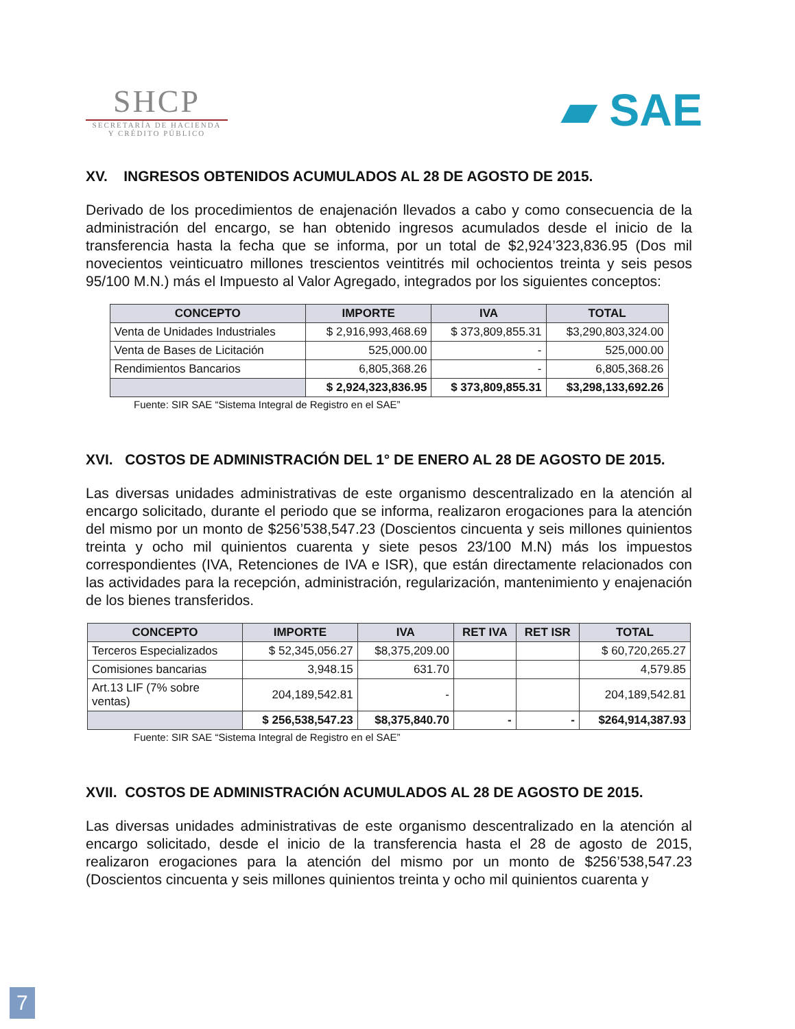SHCP
SECRETARÍA DE HACIENDA
Y CRÉDITO PÚBLICO
▰ SAE
XV. INGRESOS OBTENIDOS ACUMULADOS AL 28 DE AGOSTO DE 2015.
Derivado de los procedimientos de enajenación llevados a cabo y como consecuencia de la administración del encargo, se han obtenido ingresos acumulados desde el inicio de la transferencia hasta la fecha que se informa, por un total de $2,924’323,836.95 (Dos mil novecientos veinticuatro millones trescientos veintitrés mil ochocientos treinta y seis pesos 95/100 M.N.) más el Impuesto al Valor Agregado, integrados por los siguientes conceptos:
| CONCEPTO | IMPORTE | IVA | TOTAL |
| --- | --- | --- | --- |
| Venta de Unidades Industriales | $ 2,916,993,468.69 | $ 373,809,855.31 | $3,290,803,324.00 |
| Venta de Bases de Licitación | 525,000.00 | - | 525,000.00 |
| Rendimientos Bancarios | 6,805,368.26 | - | 6,805,368.26 |
| | $ 2,924,323,836.95 | $ 373,809,855.31 | $3,298,133,692.26 |
Fuente: SIR SAE “Sistema Integral de Registro en el SAE”
XVI. COSTOS DE ADMINISTRACIÓN DEL 1° DE ENERO AL 28 DE AGOSTO DE 2015.
Las diversas unidades administrativas de este organismo descentralizado en la atención al encargo solicitado, durante el periodo que se informa, realizaron erogaciones para la atención del mismo por un monto de $256’538,547.23 (Doscientos cincuenta y seis millones quinientos treinta y ocho mil quinientos cuarenta y siete pesos 23/100 M.N) más los impuestos correspondientes (IVA, Retenciones de IVA e ISR), que están directamente relacionados con las actividades para la recepción, administración, regularización, mantenimiento y enajenación de los bienes transferidos.
| CONCEPTO | IMPORTE | IVA | RET IVA | RET ISR | TOTAL |
| --- | --- | --- | --- | --- | --- |
| Terceros Especializados | $ 52,345,056.27 | $8,375,209.00 | | | $ 60,720,265.27 |
| Comisiones bancarias | 3,948.15 | 631.70 | | | 4,579.85 |
| Art.13 LIF (7% sobre ventas) | 204,189,542.81 | - | | | 204,189,542.81 |
| | $ 256,538,547.23 | $8,375,840.70 | - | - | $264,914,387.93 |
Fuente: SIR SAE “Sistema Integral de Registro en el SAE”
XVII. COSTOS DE ADMINISTRACIÓN ACUMULADOS AL 28 DE AGOSTO DE 2015.
Las diversas unidades administrativas de este organismo descentralizado en la atención al encargo solicitado, desde el inicio de la transferencia hasta el 28 de agosto de 2015, realizaron erogaciones para la atención del mismo por un monto de $256’538,547.23 (Doscientos cincuenta y seis millones quinientos treinta y ocho mil quinientos cuarenta y
7